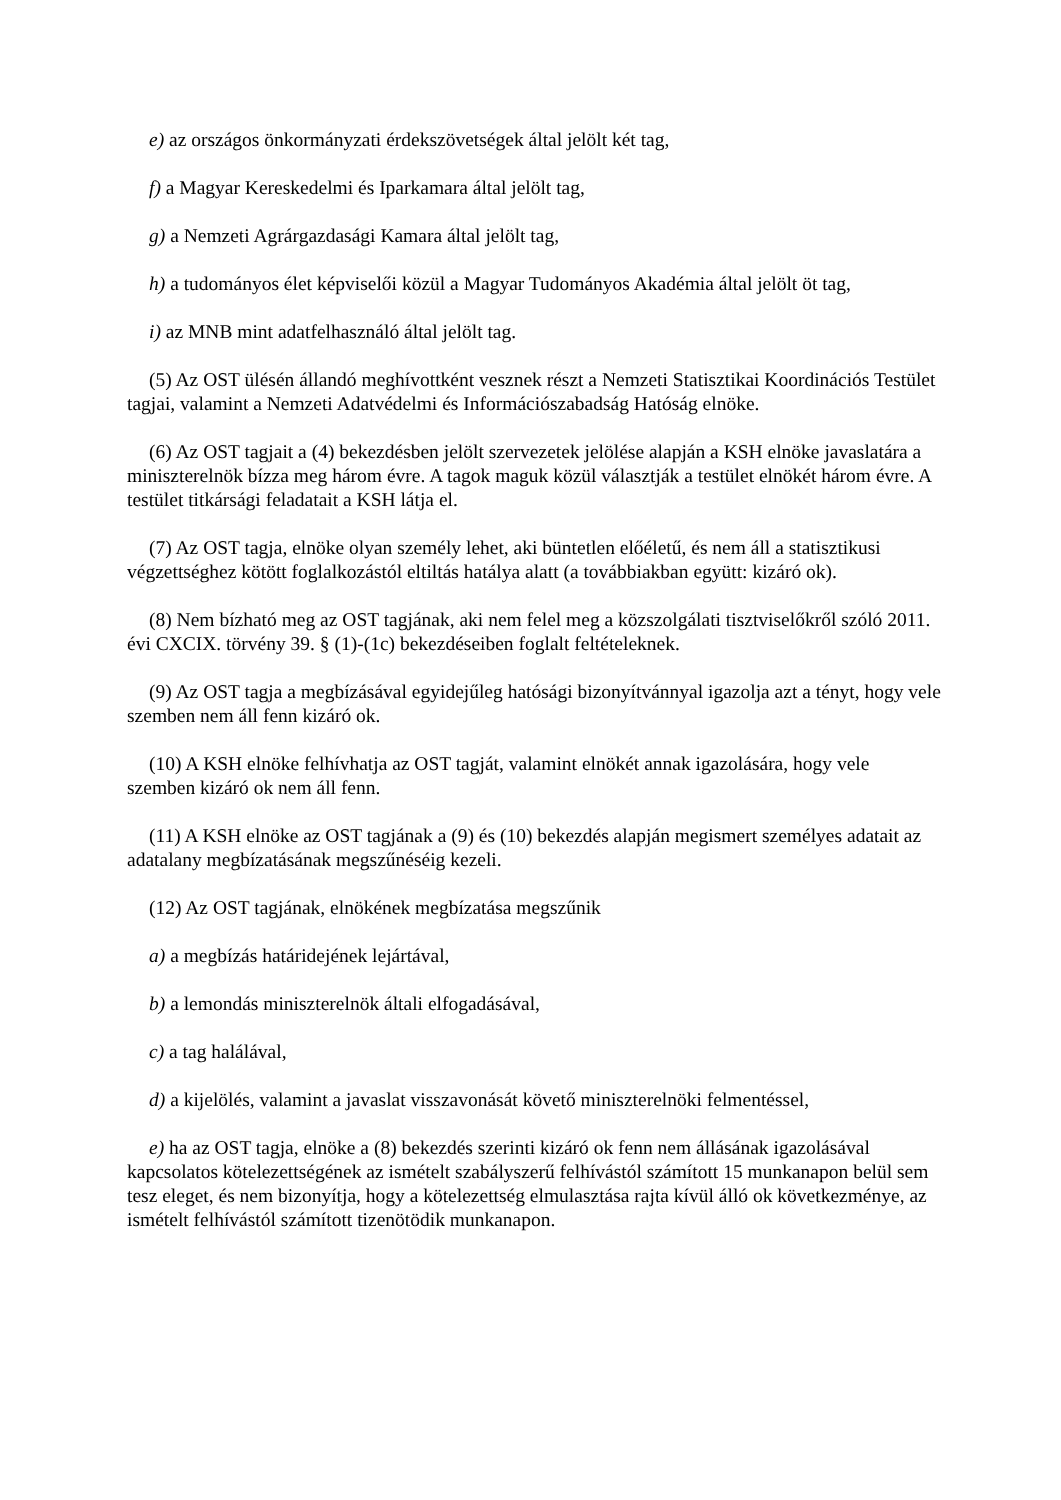e) az országos önkormányzati érdekszövetségek által jelölt két tag,
f) a Magyar Kereskedelmi és Iparkamara által jelölt tag,
g) a Nemzeti Agrárgazdasági Kamara által jelölt tag,
h) a tudományos élet képviselői közül a Magyar Tudományos Akadémia által jelölt öt tag,
i) az MNB mint adatfelhasználó által jelölt tag.
(5) Az OST ülésén állandó meghívottként vesznek részt a Nemzeti Statisztikai Koordinációs Testület tagjai, valamint a Nemzeti Adatvédelmi és Információszabadság Hatóság elnöke.
(6) Az OST tagjait a (4) bekezdésben jelölt szervezetek jelölése alapján a KSH elnöke javaslatára a miniszterelnök bízza meg három évre. A tagok maguk közül választják a testület elnökét három évre. A testület titkársági feladatait a KSH látja el.
(7) Az OST tagja, elnöke olyan személy lehet, aki büntetlen előéletű, és nem áll a statisztikusi végzettséghez kötött foglalkozástól eltiltás hatálya alatt (a továbbiakban együtt: kizáró ok).
(8) Nem bízható meg az OST tagjának, aki nem felel meg a közszolgálati tisztviselőkről szóló 2011. évi CXCIX. törvény 39. § (1)-(1c) bekezdéseiben foglalt feltételeknek.
(9) Az OST tagja a megbízásával egyidejűleg hatósági bizonyítvánnyal igazolja azt a tényt, hogy vele szemben nem áll fenn kizáró ok.
(10) A KSH elnöke felhívhatja az OST tagját, valamint elnökét annak igazolására, hogy vele szemben kizáró ok nem áll fenn.
(11) A KSH elnöke az OST tagjának a (9) és (10) bekezdés alapján megismert személyes adatait az adatalany megbízatásának megszűnéséig kezeli.
(12) Az OST tagjának, elnökének megbízatása megszűnik
a) a megbízás határidejének lejártával,
b) a lemondás miniszterelnök általi elfogadásával,
c) a tag halálával,
d) a kijelölés, valamint a javaslat visszavonását követő miniszterelnöki felmentéssel,
e) ha az OST tagja, elnöke a (8) bekezdés szerinti kizáró ok fenn nem állásának igazolásával kapcsolatos kötelezettségének az ismételt szabályszerű felhívástól számított 15 munkanapon belül sem tesz eleget, és nem bizonyítja, hogy a kötelezettség elmulasztása rajta kívül álló ok következménye, az ismételt felhívástól számított tizenötödik munkanapon.